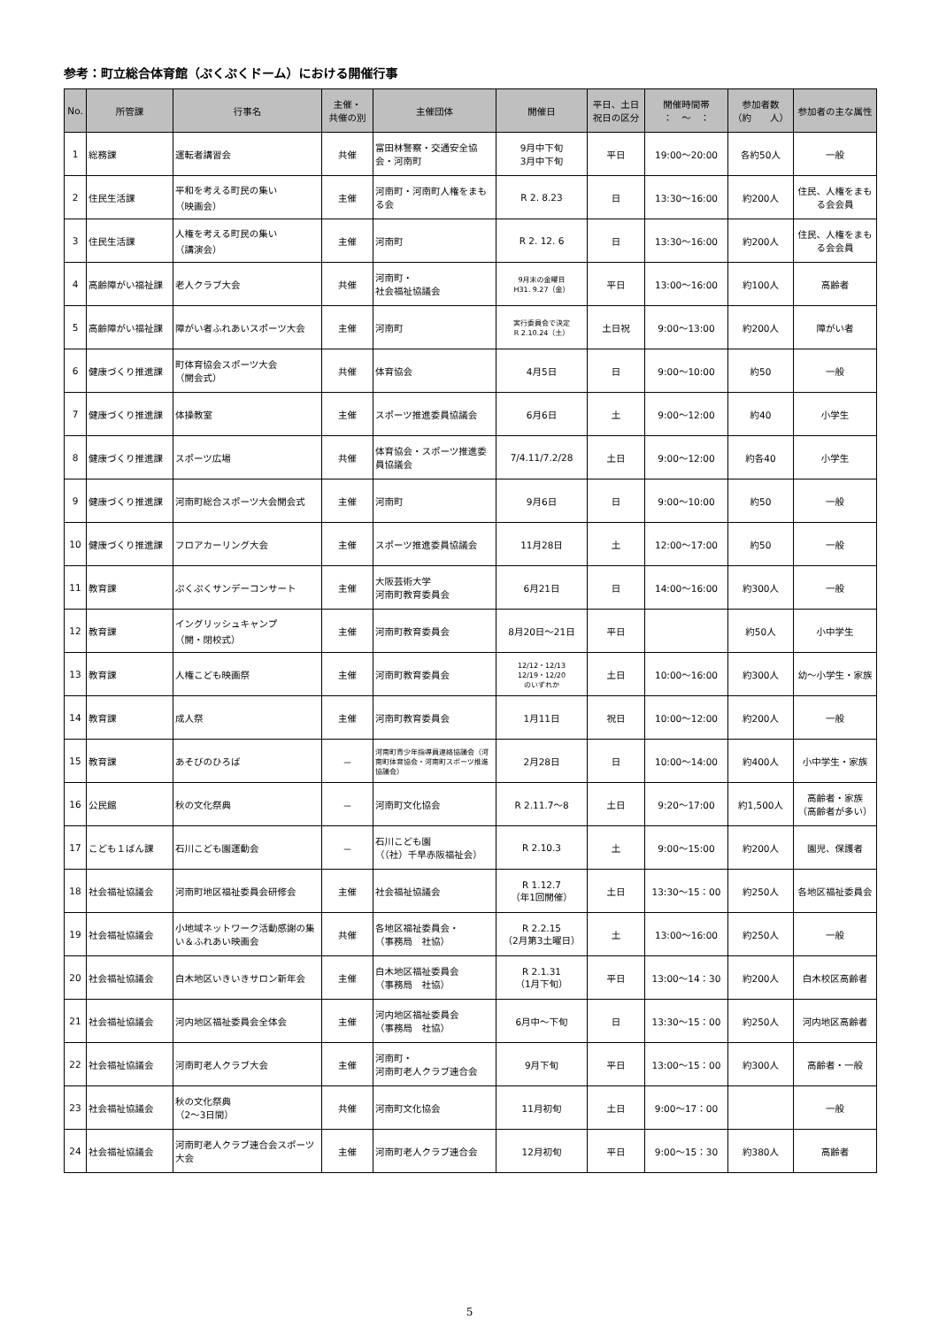参考：町立総合体育館（ぷくぷくドーム）における開催行事
| No. | 所管課 | 行事名 | 主催・ 共催の別 | 主催団体 | 開催日 | 平日、土日 祝日の区分 | 開催時間帯 ： ～ ： | 参加者数 （約 人） | 参加者の主な属性 |
| --- | --- | --- | --- | --- | --- | --- | --- | --- | --- |
| 1 | 総務課 | 運転者講習会 | 共催 | 富田林警察・交通安全協会・河南町 | 9月中下旬 3月中下旬 | 平日 | 19:00～20:00 | 各約50人 | 一般 |
| 2 | 住民生活課 | 平和を考える町民の集い （映画会） | 主催 | 河南町・河南町人権をまもる会 | R 2. 8.23 | 日 | 13:30～16:00 | 約200人 | 住民、人権をまもる会会員 |
| 3 | 住民生活課 | 人権を考える町民の集い （講演会） | 主催 | 河南町 | R 2. 12. 6 | 日 | 13:30～16:00 | 約200人 | 住民、人権をまもる会会員 |
| 4 | 高齢障がい福祉課 | 老人クラブ大会 | 共催 | 河南町・ 社会福祉協議会 | 9月末の金曜日 H31. 9.27（金） | 平日 | 13:00～16:00 | 約100人 | 高齢者 |
| 5 | 高齢障がい福祉課 | 障がい者ふれあいスポーツ大会 | 主催 | 河南町 | 実行委員会で決定 R 2.10.24（土） | 土日祝 | 9:00～13:00 | 約200人 | 障がい者 |
| 6 | 健康づくり推進課 | 町体育協会スポーツ大会 （開会式） | 共催 | 体育協会 | 4月5日 | 日 | 9:00～10:00 | 約50 | 一般 |
| 7 | 健康づくり推進課 | 体操教室 | 主催 | スポーツ推進委員協議会 | 6月6日 | 土 | 9:00～12:00 | 約40 | 小学生 |
| 8 | 健康づくり推進課 | スポーツ広場 | 共催 | 体育協会・スポーツ推進委員協議会 | 7/4.11/7.2/28 | 土日 | 9:00～12:00 | 約各40 | 小学生 |
| 9 | 健康づくり推進課 | 河南町総合スポーツ大会開会式 | 主催 | 河南町 | 9月6日 | 日 | 9:00～10:00 | 約50 | 一般 |
| 10 | 健康づくり推進課 | フロアカーリング大会 | 主催 | スポーツ推進委員協議会 | 11月28日 | 土 | 12:00～17:00 | 約50 | 一般 |
| 11 | 教育課 | ぷくぷくサンデーコンサート | 主催 | 大阪芸術大学 河南町教育委員会 | 6月21日 | 日 | 14:00～16:00 | 約300人 | 一般 |
| 12 | 教育課 | イングリッシュキャンプ （開・閉校式） | 主催 | 河南町教育委員会 | 8月20日～21日 | 平日 | | 約50人 | 小中学生 |
| 13 | 教育課 | 人権こども映画祭 | 主催 | 河南町教育委員会 | 12/12・12/13 12/19・12/20 のいずれか | 土日 | 10:00～16:00 | 約300人 | 幼～小学生・家族 |
| 14 | 教育課 | 成人祭 | 主催 | 河南町教育委員会 | 1月11日 | 祝日 | 10:00～12:00 | 約200人 | 一般 |
| 15 | 教育課 | あそびのひろば | － | 河南町青少年指導員連絡協議会（河南町体育協会・河南町スポーツ推進協議会） | 2月28日 | 日 | 10:00～14:00 | 約400人 | 小中学生・家族 |
| 16 | 公民館 | 秋の文化祭典 | － | 河南町文化協会 | R 2.11.7～8 | 土日 | 9:20～17:00 | 約1,500人 | 高齢者・家族 （高齢者が多い） |
| 17 | こども１ばん課 | 石川こども園運動会 | － | 石川こども園 （（社）千早赤阪福祉会） | R 2.10.3 | 土 | 9:00～15:00 | 約200人 | 園児、保護者 |
| 18 | 社会福祉協議会 | 河南町地区福祉委員会研修会 | 主催 | 社会福祉協議会 | R 1.12.7 （年1回開催） | 土日 | 13:30～15：00 | 約250人 | 各地区福祉委員会 |
| 19 | 社会福祉協議会 | 小地域ネットワーク活動感謝の集い＆ふれあい映画会 | 共催 | 各地区福祉委員会・ （事務局 社協） | R 2.2.15 （2月第3土曜日） | 土 | 13:00～16:00 | 約250人 | 一般 |
| 20 | 社会福祉協議会 | 白木地区いきいきサロン新年会 | 主催 | 白木地区福祉委員会 （事務局 社協） | R 2.1.31 （1月下旬） | 平日 | 13:00～14：30 | 約200人 | 白木校区高齢者 |
| 21 | 社会福祉協議会 | 河内地区福祉委員会全体会 | 主催 | 河内地区福祉委員会 （事務局 社協） | 6月中～下旬 | 日 | 13:30～15：00 | 約250人 | 河内地区高齢者 |
| 22 | 社会福祉協議会 | 河南町老人クラブ大会 | 主催 | 河南町・ 河南町老人クラブ連合会 | 9月下旬 | 平日 | 13:00～15：00 | 約300人 | 高齢者・一般 |
| 23 | 社会福祉協議会 | 秋の文化祭典 （2～3日間） | 共催 | 河南町文化協会 | 11月初旬 | 土日 | 9:00～17：00 | | 一般 |
| 24 | 社会福祉協議会 | 河南町老人クラブ連合会スポーツ大会 | 主催 | 河南町老人クラブ連合会 | 12月初旬 | 平日 | 9:00～15：30 | 約380人 | 高齢者 |
5